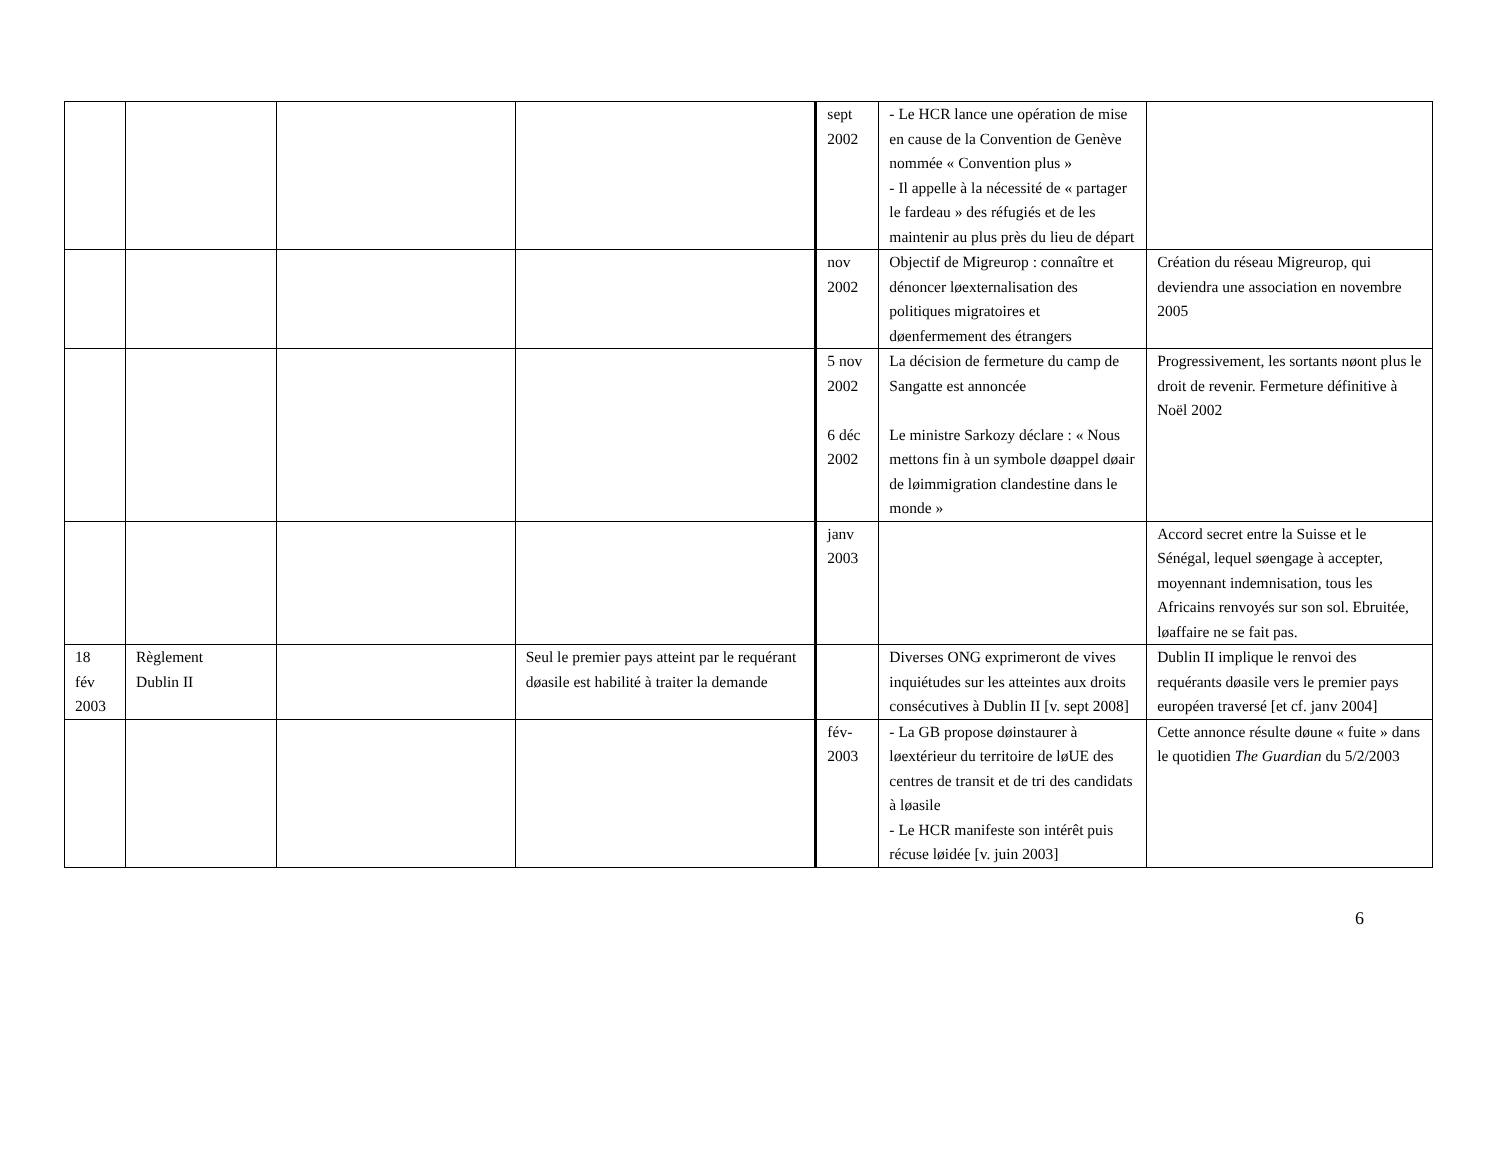| | | | | sept 2002 | - Le HCR lance une opération de mise en cause de la Convention de Genève nommée « Convention plus » - Il appelle à la nécessité de « partager le fardeau » des réfugiés et de les maintenir au plus près du lieu de départ | |
| | | | | nov 2002 | Objectif de Migreurop : connaître et dénoncer løexternalisation des politiques migratoires et døenfermement des étrangers | Création du réseau Migreurop, qui deviendra une association en novembre 2005 |
| | | | | 5 nov 2002 6 déc 2002 | La décision de fermeture du camp de Sangatte est annoncée Le ministre Sarkozy déclare : « Nous mettons fin à un symbole døappel døair de løimmigration clandestine dans le monde » | Progressivement, les sortants nøont plus le droit de revenir. Fermeture définitive à Noël 2002 |
| | | | | janv 2003 | | Accord secret entre la Suisse et le Sénégal, lequel søengage à accepter, moyennant indemnisation, tous les Africains renvoyés sur son sol. Ebruitée, løaffaire ne se fait pas. |
| 18 fév 2003 | Règlement Dublin II | | Seul le premier pays atteint par le requérant døasile est habilité à traiter la demande | | Diverses ONG exprimeront de vives inquiétudes sur les atteintes aux droits consécutives à Dublin II [v. sept 2008] | Dublin II implique le renvoi des requérants døasile vers le premier pays européen traversé [et cf. janv 2004] |
| | | | | fév- 2003 | - La GB propose døinstaurer à løextérieur du territoire de løUE des centres de transit et de tri des candidats à løasile - Le HCR manifeste son intérêt puis récuse løidée [v. juin 2003] | Cette annonce résulte døune « fuite » dans le quotidien The Guardian du 5/2/2003 |
6